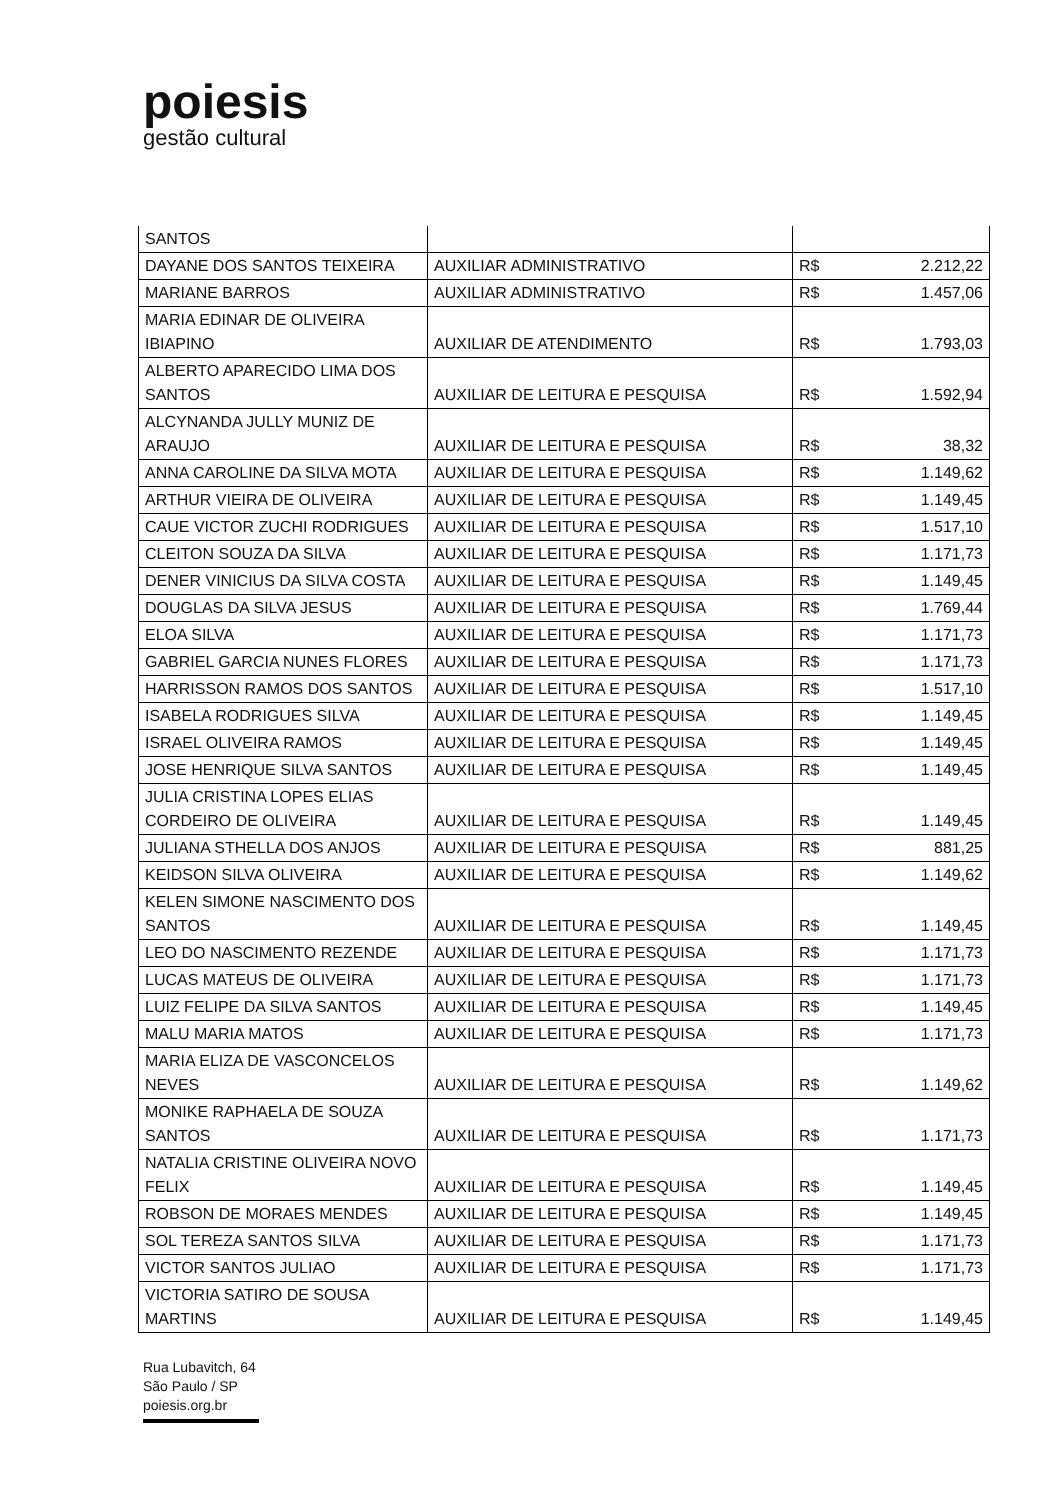poiesis
gestão cultural
| SANTOS | | | |
| DAYANE DOS SANTOS TEIXEIRA | AUXILIAR ADMINISTRATIVO | R$ | 2.212,22 |
| MARIANE BARROS | AUXILIAR ADMINISTRATIVO | R$ | 1.457,06 |
| MARIA EDINAR DE OLIVEIRA IBIAPINO | AUXILIAR DE ATENDIMENTO | R$ | 1.793,03 |
| ALBERTO APARECIDO LIMA DOS SANTOS | AUXILIAR DE LEITURA E PESQUISA | R$ | 1.592,94 |
| ALCYNANDA JULLY MUNIZ DE ARAUJO | AUXILIAR DE LEITURA E PESQUISA | R$ | 38,32 |
| ANNA CAROLINE DA SILVA MOTA | AUXILIAR DE LEITURA E PESQUISA | R$ | 1.149,62 |
| ARTHUR VIEIRA DE OLIVEIRA | AUXILIAR DE LEITURA E PESQUISA | R$ | 1.149,45 |
| CAUE VICTOR ZUCHI RODRIGUES | AUXILIAR DE LEITURA E PESQUISA | R$ | 1.517,10 |
| CLEITON SOUZA DA SILVA | AUXILIAR DE LEITURA E PESQUISA | R$ | 1.171,73 |
| DENER VINICIUS DA SILVA COSTA | AUXILIAR DE LEITURA E PESQUISA | R$ | 1.149,45 |
| DOUGLAS DA SILVA JESUS | AUXILIAR DE LEITURA E PESQUISA | R$ | 1.769,44 |
| ELOA SILVA | AUXILIAR DE LEITURA E PESQUISA | R$ | 1.171,73 |
| GABRIEL GARCIA NUNES FLORES | AUXILIAR DE LEITURA E PESQUISA | R$ | 1.171,73 |
| HARRISSON RAMOS DOS SANTOS | AUXILIAR DE LEITURA E PESQUISA | R$ | 1.517,10 |
| ISABELA RODRIGUES SILVA | AUXILIAR DE LEITURA E PESQUISA | R$ | 1.149,45 |
| ISRAEL OLIVEIRA RAMOS | AUXILIAR DE LEITURA E PESQUISA | R$ | 1.149,45 |
| JOSE HENRIQUE SILVA SANTOS | AUXILIAR DE LEITURA E PESQUISA | R$ | 1.149,45 |
| JULIA CRISTINA LOPES ELIAS CORDEIRO DE OLIVEIRA | AUXILIAR DE LEITURA E PESQUISA | R$ | 1.149,45 |
| JULIANA STHELLA DOS ANJOS | AUXILIAR DE LEITURA E PESQUISA | R$ | 881,25 |
| KEIDSON SILVA OLIVEIRA | AUXILIAR DE LEITURA E PESQUISA | R$ | 1.149,62 |
| KELEN SIMONE NASCIMENTO DOS SANTOS | AUXILIAR DE LEITURA E PESQUISA | R$ | 1.149,45 |
| LEO DO NASCIMENTO REZENDE | AUXILIAR DE LEITURA E PESQUISA | R$ | 1.171,73 |
| LUCAS MATEUS DE OLIVEIRA | AUXILIAR DE LEITURA E PESQUISA | R$ | 1.171,73 |
| LUIZ FELIPE DA SILVA SANTOS | AUXILIAR DE LEITURA E PESQUISA | R$ | 1.149,45 |
| MALU MARIA MATOS | AUXILIAR DE LEITURA E PESQUISA | R$ | 1.171,73 |
| MARIA ELIZA DE VASCONCELOS NEVES | AUXILIAR DE LEITURA E PESQUISA | R$ | 1.149,62 |
| MONIKE RAPHAELA DE SOUZA SANTOS | AUXILIAR DE LEITURA E PESQUISA | R$ | 1.171,73 |
| NATALIA CRISTINE OLIVEIRA NOVO FELIX | AUXILIAR DE LEITURA E PESQUISA | R$ | 1.149,45 |
| ROBSON DE MORAES MENDES | AUXILIAR DE LEITURA E PESQUISA | R$ | 1.149,45 |
| SOL TEREZA SANTOS SILVA | AUXILIAR DE LEITURA E PESQUISA | R$ | 1.171,73 |
| VICTOR SANTOS JULIAO | AUXILIAR DE LEITURA E PESQUISA | R$ | 1.171,73 |
| VICTORIA SATIRO DE SOUSA MARTINS | AUXILIAR DE LEITURA E PESQUISA | R$ | 1.149,45 |
Rua Lubavitch, 64
São Paulo / SP
poiesis.org.br